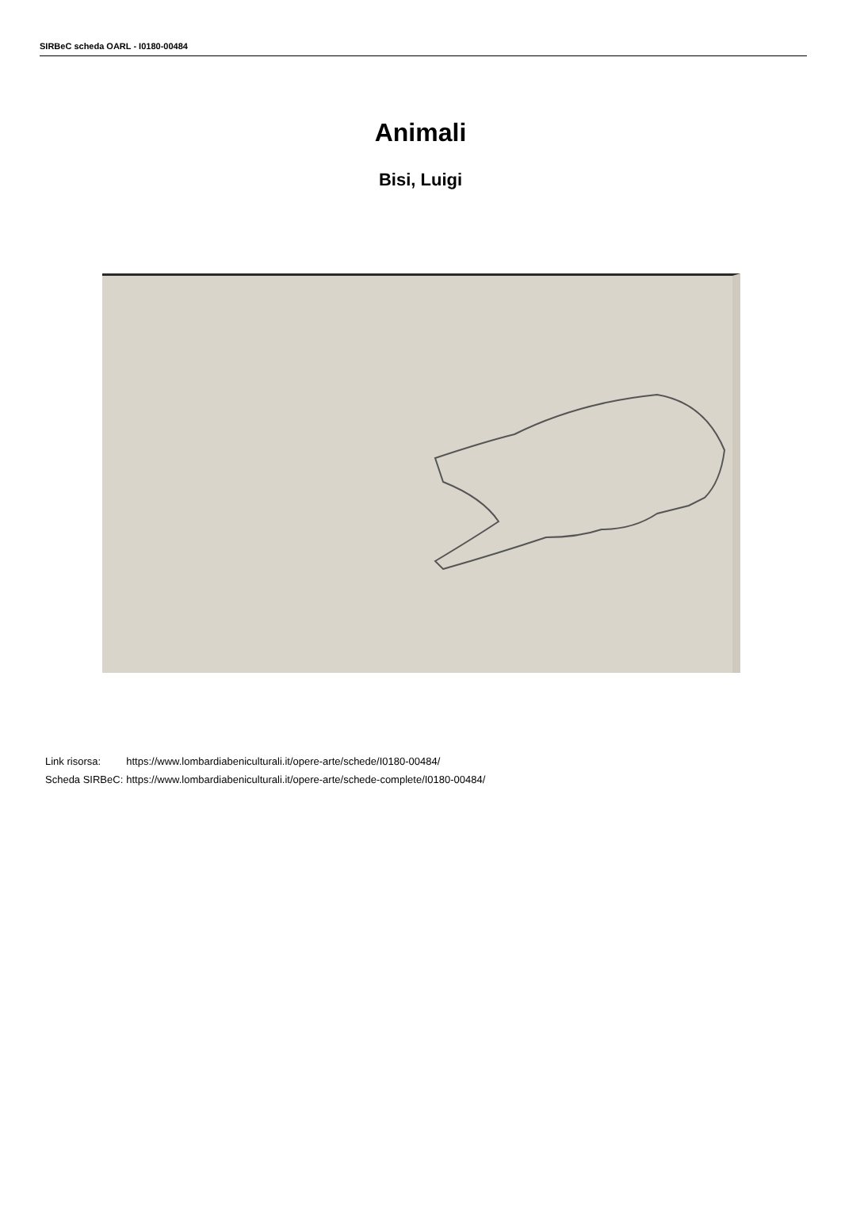SIRBeC scheda OARL - I0180-00484
Animali
Bisi, Luigi
| Link risorsa: | https://www.lombardiabeniculturali.it/opere-arte/schede/I0180-00484/ |
| Scheda SIRBeC: | https://www.lombardiabeniculturali.it/opere-arte/schede-complete/I0180-00484/ |